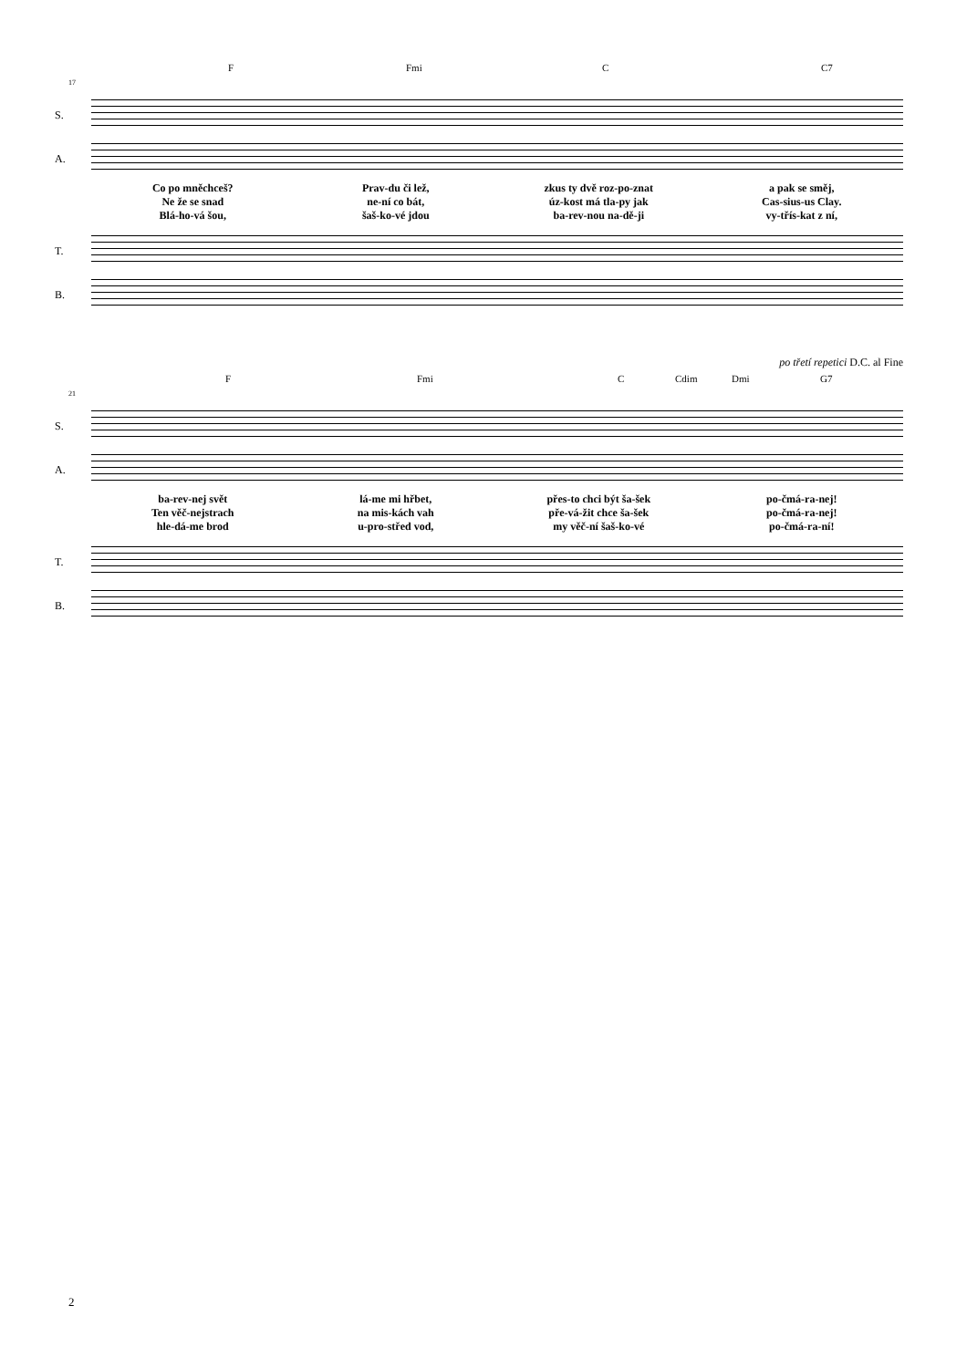F Fmi C C7
17
S.
A.
Co po mněchceš?
Ne že se snad
Blá-ho-vá šou,
Prav-du či lež,
ne-ní co bát,
šaš-ko-vé jdou
zkus ty dvě roz-po-znat
úz-kost má tla-py jak
ba-rev-nou na-dě-ji
a pak se směj,
Cas-sius-us Clay.
vy-třís-kat z ní,
T.
B.
po třetí repetici D.C. al Fine
F Fmi C Cdim Dmi G7
21
S.
A.
ba-rev-nej svět
Ten věč-nejstrach
hle-dá-me brod
lá-me mi hřbet,
na mis-kách vah
u-pro-střed vod,
přes-to chci být ša-šek
pře-vá-žit chce ša-šek
my věč-ní šaš-ko-vé
po-čmá-ra-nej!
po-čmá-ra-nej!
po-čmá-ra-ní!
T.
B.
2